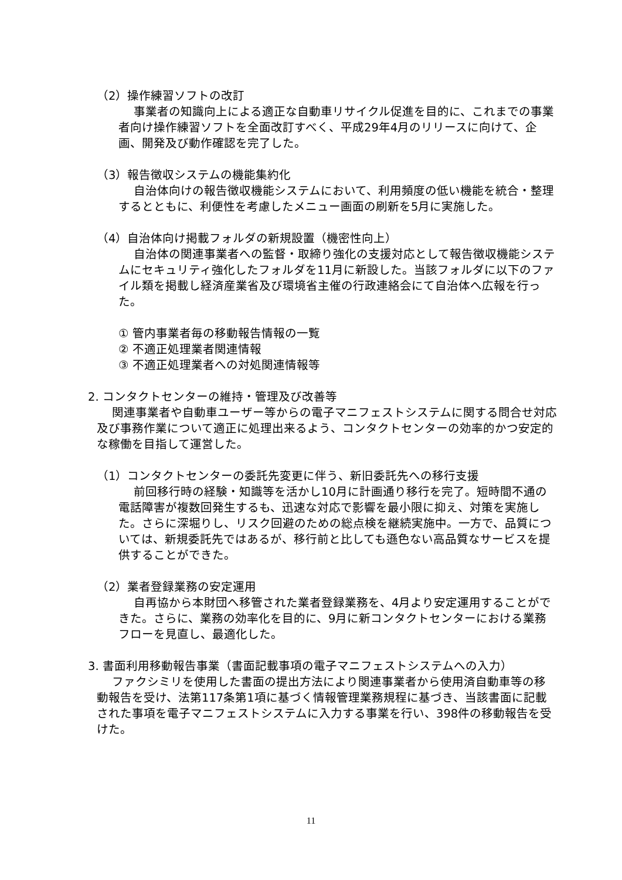（2）操作練習ソフトの改訂
事業者の知識向上による適正な自動車リサイクル促進を目的に、これまでの事業者向け操作練習ソフトを全面改訂すべく、平成29年4月のリリースに向けて、企画、開発及び動作確認を完了した。
（3）報告徴収システムの機能集約化
自治体向けの報告徴収機能システムにおいて、利用頻度の低い機能を統合・整理するとともに、利便性を考慮したメニュー画面の刷新を5月に実施した。
（4）自治体向け掲載フォルダの新規設置（機密性向上）
自治体の関連事業者への監督・取締り強化の支援対応として報告徴収機能システムにセキュリティ強化したフォルダを11月に新設した。当該フォルダに以下のファイル類を掲載し経済産業省及び環境省主催の行政連絡会にて自治体へ広報を行った。
① 管内事業者毎の移動報告情報の一覧
② 不適正処理業者関連情報
③ 不適正処理業者への対処関連情報等
2. コンタクトセンターの維持・管理及び改善等
関連事業者や自動車ユーザー等からの電子マニフェストシステムに関する問合せ対応及び事務作業について適正に処理出来るよう、コンタクトセンターの効率的かつ安定的な稼働を目指して運営した。
（1）コンタクトセンターの委託先変更に伴う、新旧委託先への移行支援
前回移行時の経験・知識等を活かし10月に計画通り移行を完了。短時間不通の電話障害が複数回発生するも、迅速な対応で影響を最小限に抑え、対策を実施した。さらに深堀りし、リスク回避のための総点検を継続実施中。一方で、品質については、新規委託先ではあるが、移行前と比しても遜色ない高品質なサービスを提供することができた。
（2）業者登録業務の安定運用
自再協から本財団へ移管された業者登録業務を、4月より安定運用することができた。さらに、業務の効率化を目的に、9月に新コンタクトセンターにおける業務フローを見直し、最適化した。
3. 書面利用移動報告事業（書面記載事項の電子マニフェストシステムへの入力）
ファクシミリを使用した書面の提出方法により関連事業者から使用済自動車等の移動報告を受け、法第117条第1項に基づく情報管理業務規程に基づき、当該書面に記載された事項を電子マニフェストシステムに入力する事業を行い、398件の移動報告を受けた。
11